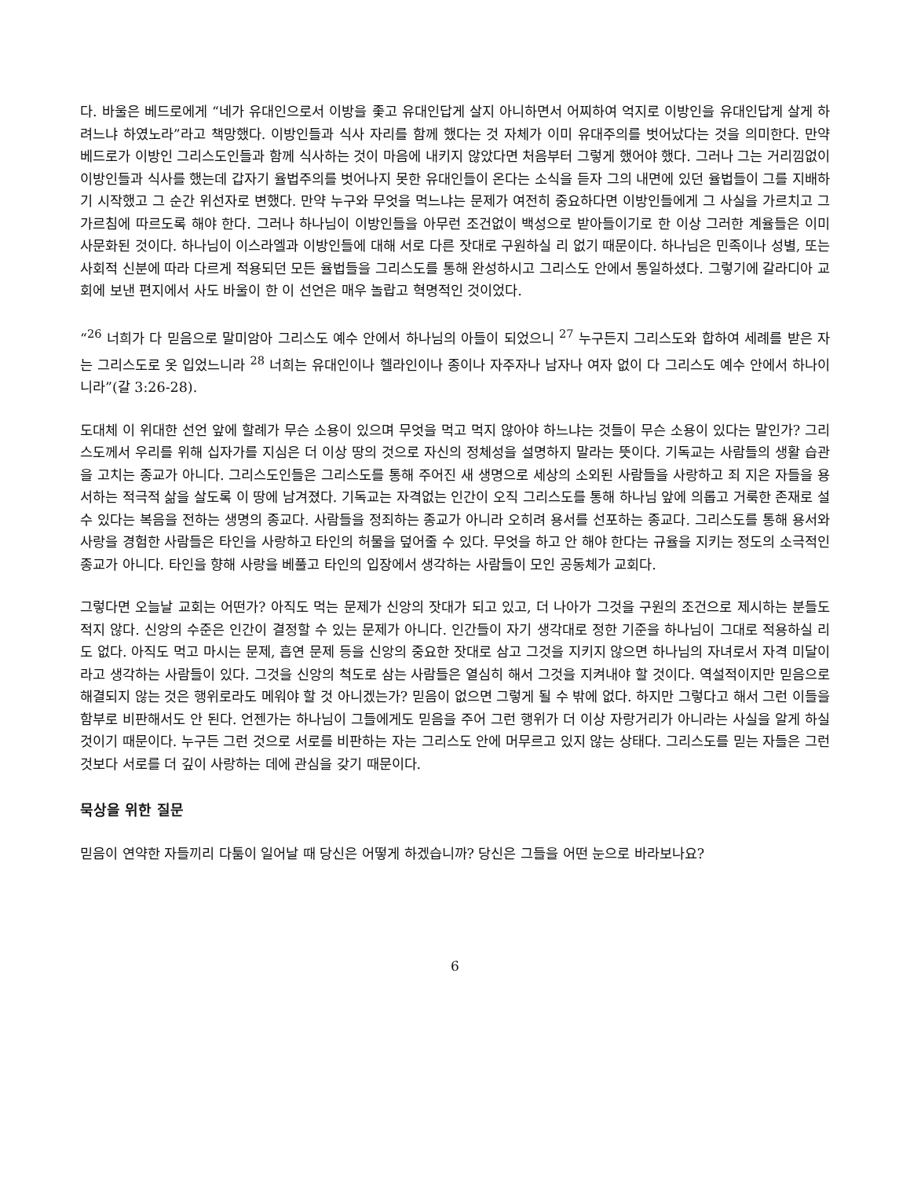다. 바울은 베드로에게 “네가 유대인으로서 이방을 좇고 유대인답게 살지 아니하면서 어찌하여 억지로 이방인을 유대인답게 살게 하려느냐 하였노라”라고 책망했다. 이방인들과 식사 자리를 함께 했다는 것 자체가 이미 유대주의를 벗어났다는 것을 의미한다. 만약 베드로가 이방인 그리스도인들과 함께 식사하는 것이 마음에 내키지 않았다면 처음부터 그렇게 했어야 했다. 그러나 그는 거리낌없이 이방인들과 식사를 했는데 갑자기 율법주의를 벗어나지 못한 유대인들이 온다는 소식을 듣자 그의 내면에 있던 율법들이 그를 지배하기 시작했고 그 순간 위선자로 변했다. 만약 누구와 무엇을 먹느냐는 문제가 여전히 중요하다면 이방인들에게 그 사실을 가르치고 그 가르침에 따르도록 해야 한다. 그러나 하나님이 이방인들을 아무런 조건없이 백성으로 받아들이기로 한 이상 그러한 계율들은 이미 사문화된 것이다. 하나님이 이스라엘과 이방인들에 대해 서로 다른 잣대로 구원하실 리 없기 때문이다. 하나님은 민족이나 성별, 또는 사회적 신분에 따라 다르게 적용되던 모든 율법들을 그리스도를 통해 완성하시고 그리스도 안에서 통일하셨다. 그렇기에 갈라디아 교회에 보낸 편지에서 사도 바울이 한 이 선언은 매우 놀랍고 혁명적인 것이었다.
“<sup>26</sup> 너희가 다 믿음으로 말미암아 그리스도 예수 안에서 하나님의 아들이 되었으니 <sup>27</sup> 누구든지 그리스도와 합하여 세례를 받은 자는 그리스도로 옷 입었느니라 <sup>28</sup> 너희는 유대인이나 헬라인이나 종이나 자주자나 남자나 여자 없이 다 그리스도 예수 안에서 하나이니라”(갈 3:26-28).
도대체 이 위대한 선언 앞에 할례가 무슨 소용이 있으며 무엇을 먹고 먹지 않아야 하느냐는 것들이 무슨 소용이 있다는 말인가? 그리스도께서 우리를 위해 십자가를 지심은 더 이상 땅의 것으로 자신의 정체성을 설명하지 말라는 뜻이다. 기독교는 사람들의 생활 습관을 고치는 종교가 아니다. 그리스도인들은 그리스도를 통해 주어진 새 생명으로 세상의 소외된 사람들을 사랑하고 죄 지은 자들을 용서하는 적극적 삶을 살도록 이 땅에 남겨졌다. 기독교는 자격없는 인간이 오직 그리스도를 통해 하나님 앞에 의롭고 거룩한 존재로 설 수 있다는 복음을 전하는 생명의 종교다. 사람들을 정죄하는 종교가 아니라 오히려 용서를 선포하는 종교다. 그리스도를 통해 용서와 사랑을 경험한 사람들은 타인을 사랑하고 타인의 허물을 덮어줄 수 있다. 무엇을 하고 안 해야 한다는 규율을 지키는 정도의 소극적인 종교가 아니다. 타인을 향해 사랑을 베풀고 타인의 입장에서 생각하는 사람들이 모인 공동체가 교회다.
그렇다면 오늘날 교회는 어떤가? 아직도 먹는 문제가 신앙의 잣대가 되고 있고, 더 나아가 그것을 구원의 조건으로 제시하는 분들도 적지 않다. 신앙의 수준은 인간이 결정할 수 있는 문제가 아니다. 인간들이 자기 생각대로 정한 기준을 하나님이 그대로 적용하실 리도 없다. 아직도 먹고 마시는 문제, 흡연 문제 등을 신앙의 중요한 잣대로 삼고 그것을 지키지 않으면 하나님의 자녀로서 자격 미달이라고 생각하는 사람들이 있다. 그것을 신앙의 척도로 삼는 사람들은 열심히 해서 그것을 지켜내야 할 것이다. 역설적이지만 믿음으로 해결되지 않는 것은 행위로라도 메워야 할 것 아니겠는가? 믿음이 없으면 그렇게 될 수 밖에 없다. 하지만 그렇다고 해서 그런 이들을 함부로 비판해서도 안 된다. 언젠가는 하나님이 그들에게도 믿음을 주어 그런 행위가 더 이상 자랑거리가 아니라는 사실을 알게 하실 것이기 때문이다. 누구든 그런 것으로 서로를 비판하는 자는 그리스도 안에 머무르고 있지 않는 상태다. 그리스도를 믿는 자들은 그런 것보다 서로를 더 깊이 사랑하는 데에 관심을 갖기 때문이다.
묵상을 위한 질문
믿음이 연약한 자들끼리 다툼이 일어날 때 당신은 어떻게 하겠습니까? 당신은 그들을 어떤 눈으로 바라보나요?
6